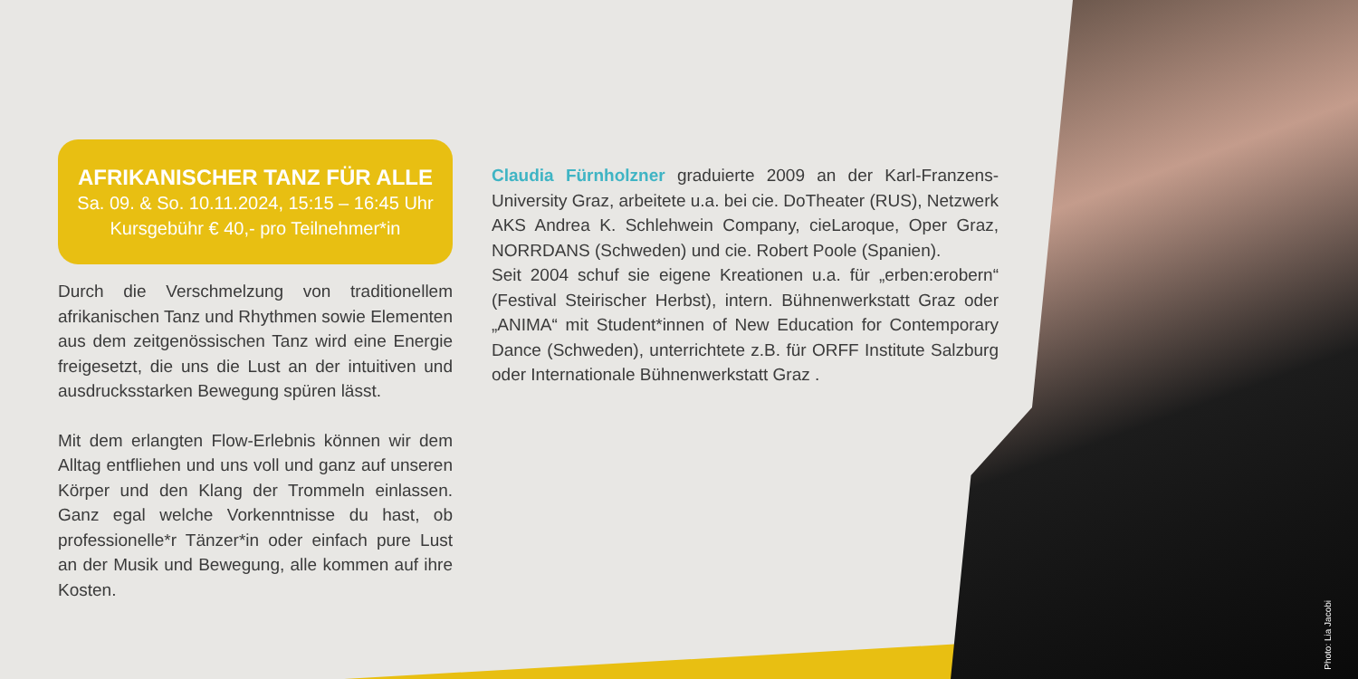AFRIKANISCHER TANZ FÜR ALLE
Sa. 09. & So. 10.11.2024, 15:15 – 16:45 Uhr
Kursgebühr € 40,- pro Teilnehmer*in
Durch die Verschmelzung von traditionellem afrikanischen Tanz und Rhythmen sowie Elementen aus dem zeitgenössischen Tanz wird eine Energie freigesetzt, die uns die Lust an der intuitiven und ausdrucksstarken Bewegung spüren lässt.
Mit dem erlangten Flow-Erlebnis können wir dem Alltag entfliehen und uns voll und ganz auf unseren Körper und den Klang der Trommeln einlassen. Ganz egal welche Vorkenntnisse du hast, ob professionelle*r Tänzer*in oder einfach pure Lust an der Musik und Bewegung, alle kommen auf ihre Kosten.
Claudia Fürnholzner graduierte 2009 an der Karl-Franzens-University Graz, arbeitete u.a. bei cie. DoTheater (RUS), Netzwerk AKS Andrea K. Schlehwein Company, cieLaroque, Oper Graz, NORRDANS (Schweden) und cie. Robert Poole (Spanien).
Seit 2004 schuf sie eigene Kreationen u.a. für „erben:erobern“ (Festival Steirischer Herbst), intern. Bühnenwerkstatt Graz oder „ANIMA“ mit Student*innen of New Education for Contemporary Dance (Schweden), unterrichtete z.B. für ORFF Institute Salzburg oder Internationale Bühnenwerkstatt Graz .
Photo: Lia Jacobi